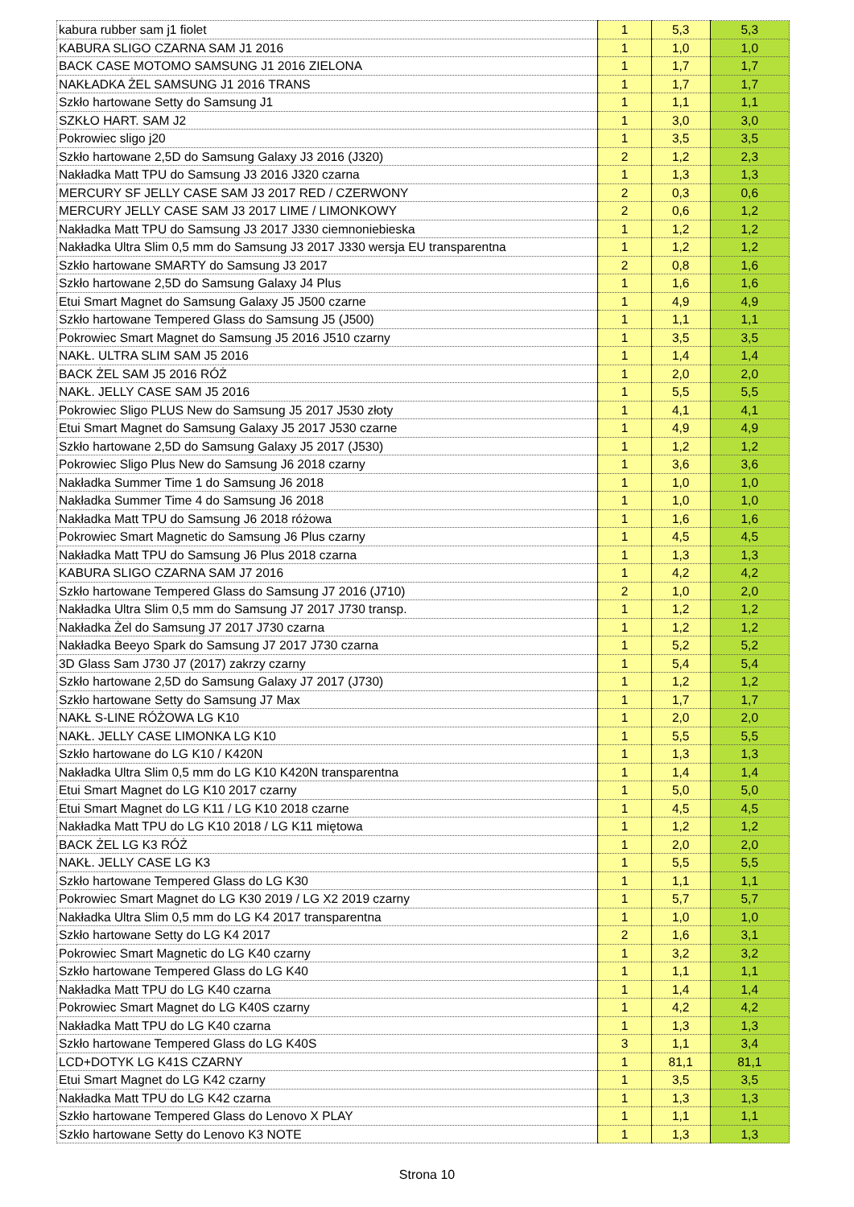| kabura rubber sam j1 fiolet | 1 | 5,3 | 5,3 |
| KABURA SLIGO CZARNA SAM J1 2016 | 1 | 1,0 | 1,0 |
| BACK CASE MOTOMO SAMSUNG J1 2016 ZIELONA | 1 | 1,7 | 1,7 |
| NAKŁADKA ŻEL SAMSUNG J1 2016 TRANS | 1 | 1,7 | 1,7 |
| Szkło hartowane Setty do Samsung J1 | 1 | 1,1 | 1,1 |
| SZKŁO HART. SAM J2 | 1 | 3,0 | 3,0 |
| Pokrowiec sligo j20 | 1 | 3,5 | 3,5 |
| Szkło hartowane 2,5D do Samsung Galaxy J3 2016 (J320) | 2 | 1,2 | 2,3 |
| Nakładka Matt TPU do Samsung J3 2016 J320 czarna | 1 | 1,3 | 1,3 |
| MERCURY SF JELLY CASE SAM J3 2017 RED / CZERWONY | 2 | 0,3 | 0,6 |
| MERCURY JELLY CASE SAM J3 2017 LIME / LIMONKOWY | 2 | 0,6 | 1,2 |
| Nakładka Matt TPU do Samsung J3 2017 J330 ciemnoniebieska | 1 | 1,2 | 1,2 |
| Nakładka Ultra Slim 0,5 mm do Samsung J3 2017 J330 wersja EU transparentna | 1 | 1,2 | 1,2 |
| Szkło hartowane SMARTY do Samsung J3 2017 | 2 | 0,8 | 1,6 |
| Szkło hartowane 2,5D do Samsung Galaxy J4 Plus | 1 | 1,6 | 1,6 |
| Etui Smart Magnet do Samsung Galaxy J5 J500 czarne | 1 | 4,9 | 4,9 |
| Szkło hartowane Tempered Glass do Samsung J5 (J500) | 1 | 1,1 | 1,1 |
| Pokrowiec Smart Magnet do Samsung J5 2016 J510 czarny | 1 | 3,5 | 3,5 |
| NAKŁ. ULTRA SLIM SAM J5 2016 | 1 | 1,4 | 1,4 |
| BACK ŻEL SAM J5 2016 RÓŻ | 1 | 2,0 | 2,0 |
| NAKŁ. JELLY CASE SAM J5 2016 | 1 | 5,5 | 5,5 |
| Pokrowiec Sligo PLUS New do Samsung J5 2017 J530 złoty | 1 | 4,1 | 4,1 |
| Etui Smart Magnet do Samsung Galaxy J5 2017 J530 czarne | 1 | 4,9 | 4,9 |
| Szkło hartowane 2,5D do Samsung Galaxy J5 2017 (J530) | 1 | 1,2 | 1,2 |
| Pokrowiec Sligo Plus New do Samsung J6 2018 czarny | 1 | 3,6 | 3,6 |
| Nakładka Summer Time 1 do Samsung J6 2018 | 1 | 1,0 | 1,0 |
| Nakładka Summer Time 4 do Samsung J6 2018 | 1 | 1,0 | 1,0 |
| Nakładka Matt TPU do Samsung J6 2018 różowa | 1 | 1,6 | 1,6 |
| Pokrowiec Smart Magnetic do Samsung J6 Plus czarny | 1 | 4,5 | 4,5 |
| Nakładka Matt TPU do Samsung J6 Plus 2018 czarna | 1 | 1,3 | 1,3 |
| KABURA SLIGO CZARNA SAM J7 2016 | 1 | 4,2 | 4,2 |
| Szkło hartowane Tempered Glass do Samsung J7 2016 (J710) | 2 | 1,0 | 2,0 |
| Nakładka Ultra Slim 0,5 mm do Samsung J7 2017 J730 transp. | 1 | 1,2 | 1,2 |
| Nakładka Żel do Samsung J7 2017 J730 czarna | 1 | 1,2 | 1,2 |
| Nakładka Beeyo Spark do Samsung J7 2017 J730 czarna | 1 | 5,2 | 5,2 |
| 3D Glass Sam J730 J7 (2017) zakrzy czarny | 1 | 5,4 | 5,4 |
| Szkło hartowane 2,5D do Samsung Galaxy J7 2017 (J730) | 1 | 1,2 | 1,2 |
| Szkło hartowane Setty do Samsung J7 Max | 1 | 1,7 | 1,7 |
| NAKŁ S-LINE RÓŻOWA LG K10 | 1 | 2,0 | 2,0 |
| NAKŁ. JELLY CASE LIMONKA LG K10 | 1 | 5,5 | 5,5 |
| Szkło hartowane do LG K10 / K420N | 1 | 1,3 | 1,3 |
| Nakładka Ultra Slim 0,5 mm do LG K10 K420N transparentna | 1 | 1,4 | 1,4 |
| Etui Smart Magnet do LG K10 2017 czarny | 1 | 5,0 | 5,0 |
| Etui Smart Magnet do LG K11 / LG K10 2018 czarne | 1 | 4,5 | 4,5 |
| Nakładka Matt TPU do LG K10 2018 / LG K11 miętowa | 1 | 1,2 | 1,2 |
| BACK ŻEL LG K3 RÓŻ | 1 | 2,0 | 2,0 |
| NAKŁ. JELLY CASE LG K3 | 1 | 5,5 | 5,5 |
| Szkło hartowane Tempered Glass do LG K30 | 1 | 1,1 | 1,1 |
| Pokrowiec Smart Magnet do LG K30 2019 / LG X2 2019 czarny | 1 | 5,7 | 5,7 |
| Nakładka Ultra Slim 0,5 mm do LG K4 2017 transparentna | 1 | 1,0 | 1,0 |
| Szkło hartowane Setty do LG K4 2017 | 2 | 1,6 | 3,1 |
| Pokrowiec Smart Magnetic do LG K40 czarny | 1 | 3,2 | 3,2 |
| Szkło hartowane Tempered Glass do LG K40 | 1 | 1,1 | 1,1 |
| Nakładka Matt TPU do LG K40 czarna | 1 | 1,4 | 1,4 |
| Pokrowiec Smart Magnet do LG K40S czarny | 1 | 4,2 | 4,2 |
| Nakładka Matt TPU do LG K40 czarna | 1 | 1,3 | 1,3 |
| Szkło hartowane Tempered Glass do LG K40S | 3 | 1,1 | 3,4 |
| LCD+DOTYK LG K41S CZARNY | 1 | 81,1 | 81,1 |
| Etui Smart Magnet do LG K42 czarny | 1 | 3,5 | 3,5 |
| Nakładka Matt TPU do LG K42 czarna | 1 | 1,3 | 1,3 |
| Szkło hartowane Tempered Glass do Lenovo X PLAY | 1 | 1,1 | 1,1 |
| Szkło hartowane Setty do Lenovo K3 NOTE | 1 | 1,3 | 1,3 |
Strona 10